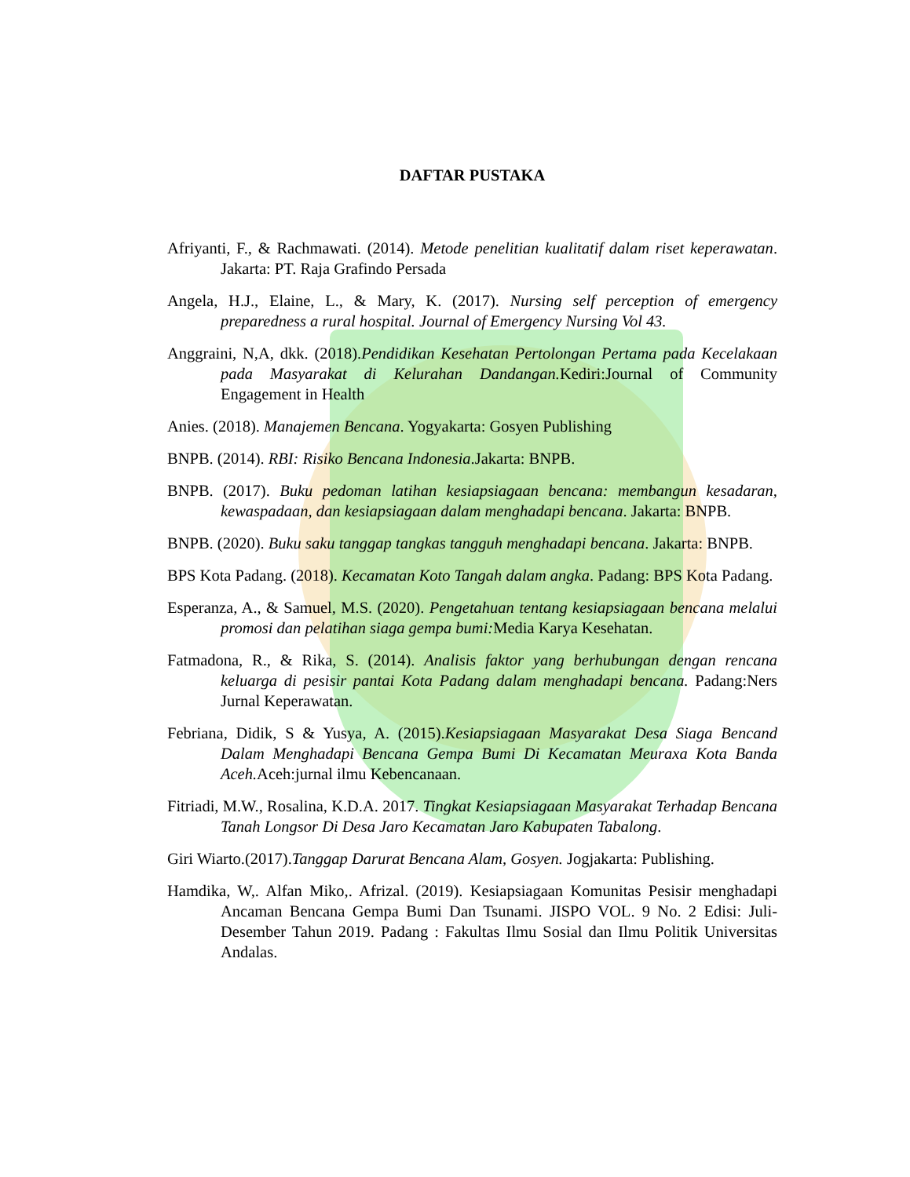DAFTAR PUSTAKA
Afriyanti, F., & Rachmawati. (2014). Metode penelitian kualitatif dalam riset keperawatan. Jakarta: PT. Raja Grafindo Persada
Angela, H.J., Elaine, L., & Mary, K. (2017). Nursing self perception of emergency preparedness a rural hospital. Journal of Emergency Nursing Vol 43.
Anggraini, N,A, dkk. (2018).Pendidikan Kesehatan Pertolongan Pertama pada Kecelakaan pada Masyarakat di Kelurahan Dandangan. Kediri:Journal of Community Engagement in Health
Anies. (2018). Manajemen Bencana. Yogyakarta: Gosyen Publishing
BNPB. (2014). RBI: Risiko Bencana Indonesia.Jakarta: BNPB.
BNPB. (2017). Buku pedoman latihan kesiapsiagaan bencana: membangun kesadaran, kewaspadaan, dan kesiapsiagaan dalam menghadapi bencana. Jakarta: BNPB.
BNPB. (2020). Buku saku tanggap tangkas tangguh menghadapi bencana. Jakarta: BNPB.
BPS Kota Padang. (2018). Kecamatan Koto Tangah dalam angka. Padang: BPS Kota Padang.
Esperanza, A., & Samuel, M.S. (2020). Pengetahuan tentang kesiapsiagaan bencana melalui promosi dan pelatihan siaga gempa bumi: Media Karya Kesehatan.
Fatmadona, R., & Rika, S. (2014). Analisis faktor yang berhubungan dengan rencana keluarga di pesisir pantai Kota Padang dalam menghadapi bencana. Padang:Ners Jurnal Keperawatan.
Febriana, Didik, S & Yusya, A. (2015).Kesiapsiagaan Masyarakat Desa Siaga Bencand Dalam Menghadapi Bencana Gempa Bumi Di Kecamatan Meuraxa Kota Banda Aceh. Aceh:jurnal ilmu Kebencanaan.
Fitriadi, M.W., Rosalina, K.D.A. 2017. Tingkat Kesiapsiagaan Masyarakat Terhadap Bencana Tanah Longsor Di Desa Jaro Kecamatan Jaro Kabupaten Tabalong.
Giri Wiarto.(2017).Tanggap Darurat Bencana Alam, Gosyen. Jogjakarta: Publishing.
Hamdika, W,. Alfan Miko,. Afrizal. (2019). Kesiapsiagaan Komunitas Pesisir menghadapi Ancaman Bencana Gempa Bumi Dan Tsunami. JISPO VOL. 9 No. 2 Edisi: Juli-Desember Tahun 2019. Padang : Fakultas Ilmu Sosial dan Ilmu Politik Universitas Andalas.